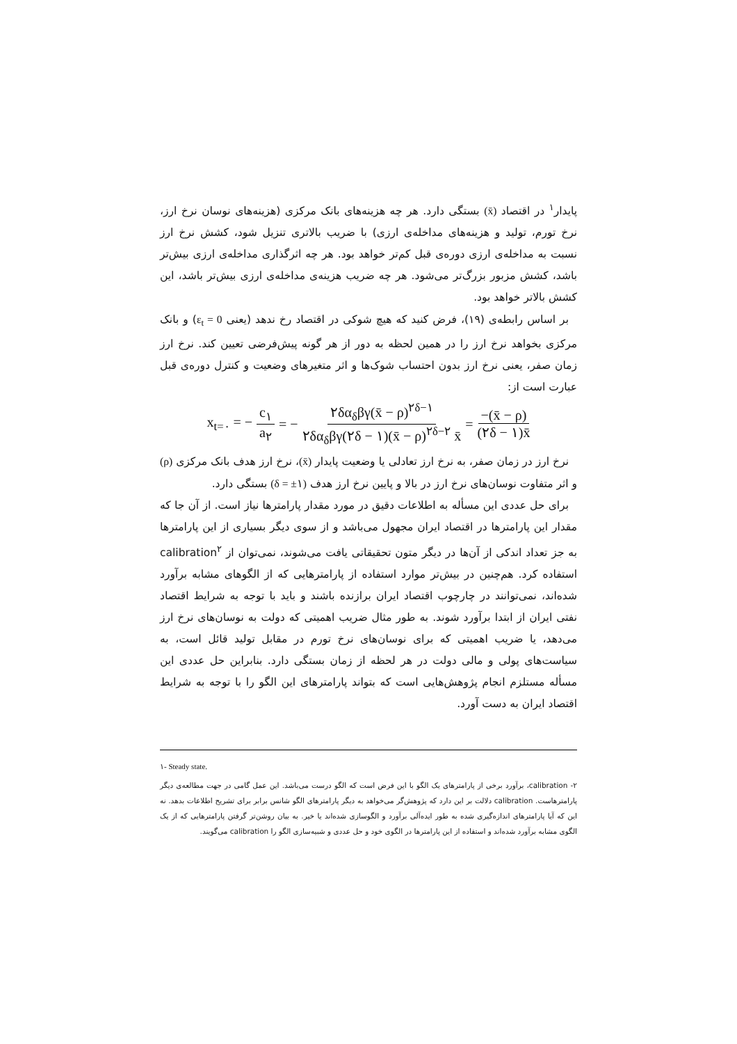پایدار<sup>۱</sup> در اقتصاد (x̄) بستگی دارد. هر چه هزینه‌های بانک مرکزی (هزینه‌های نوسان نرخ ارز، نرخ تورم، تولید و هزینه‌های مداخله‌ی ارزی) با ضریب بالاتری تنزیل شود، کشش نرخ ارز نسبت به مداخله‌ی ارزی دوره‌ی قبل کم‌تر خواهد بود. هر چه اثرگذاری مداخله‌ی ارزی بیش‌تر باشد، کشش مزبور بزرگ‌تر می‌شود. هر چه ضریب هزینه‌ی مداخله‌ی ارزی بیش‌تر باشد، این کشش بالاتر خواهد بود.
بر اساس رابطه‌ی (۱۹)، فرض کنید که هیچ شوکی در اقتصاد رخ ندهد (یعنی ε<sub>t</sub> = 0) و بانک مرکزی بخواهد نرخ ارز را در همین لحظه به دور از هر گونه پیش‌فرضی تعیین کند. نرخ ارز زمان صفر، یعنی نرخ ارز بدون احتساب شوک‌ها و اثر متغیرهای وضعیت و کنترل دوره‌ی قبل عبارت است از:
x<sub>t=۰</sub> = − c<sub>۱</sub> a<sub>۲</sub> = − ۲δα<sub>δ</sub>βγ(x̄ − ρ)<sup>۲δ−۱</sup> ۲δα<sub>δ</sub>βγ(۲δ − ۱)(x̄ − ρ)<sup>۲δ−۲</sup> x̄ = −(x̄ − ρ) (۲δ − ۱)x̄
نرخ ارز در زمان صفر، به نرخ ارز تعادلی یا وضعیت پایدار (x̄)، نرخ ارز هدف بانک مرکزی (ρ) و اثر متفاوت نوسان‌های نرخ ارز در بالا و پایین نرخ ارز هدف (δ = ±۱) بستگی دارد.
برای حل عددی این مسأله به اطلاعات دقیق در مورد مقدار پارامترها نیاز است. از آن جا که مقدار این پارامترها در اقتصاد ایران مجهول می‌باشد و از سوی دیگر بسیاری از این پارامترها به جز تعداد اندکی از آن‌ها در دیگر متون تحقیقاتی یافت می‌شوند، نمی‌توان از calibration<sup>۲</sup> استفاده کرد. هم‌چنین در بیش‌تر موارد استفاده از پارامترهایی که از الگوهای مشابه برآورد شده‌اند، نمی‌توانند در چارچوب اقتصاد ایران برازنده باشند و باید با توجه به شرایط اقتصاد نفتی ایران از ابتدا برآورد شوند. به طور مثال ضریب اهمیتی که دولت به نوسان‌های نرخ ارز می‌دهد، یا ضریب اهمیتی که برای نوسان‌های نرخ تورم در مقابل تولید قائل است، به سیاست‌های پولی و مالی دولت در هر لحظه از زمان بستگی دارد. بنابراین حل عددی این مسأله مستلزم انجام پژوهش‌هایی است که بتواند پارامترهای این الگو را با توجه به شرایط اقتصاد ایران به دست آورد.
۱- Steady state.
۲- calibration، برآورد برخی از پارامترهای یک الگو با این فرض است که الگو درست می‌باشد. این عمل گامی در جهت مطالعه‌ی دیگر پارامترهاست. calibration دلالت بر این دارد که پژوهش‌گر می‌خواهد به دیگر پارامترهای الگو شانس برابر برای تشریح اطلاعات بدهد. نه این که آیا پارامترهای اندازه‌گیری شده به طور ایده‌آلی برآورد و الگوسازی شده‌اند یا خیر. به بیان روشن‌تر گرفتن پارامترهایی که از یک الگوی مشابه برآورد شده‌اند و استفاده از این پارامترها در الگوی خود و حل عددی و شبیه‌سازی الگو را calibration می‌گویند.